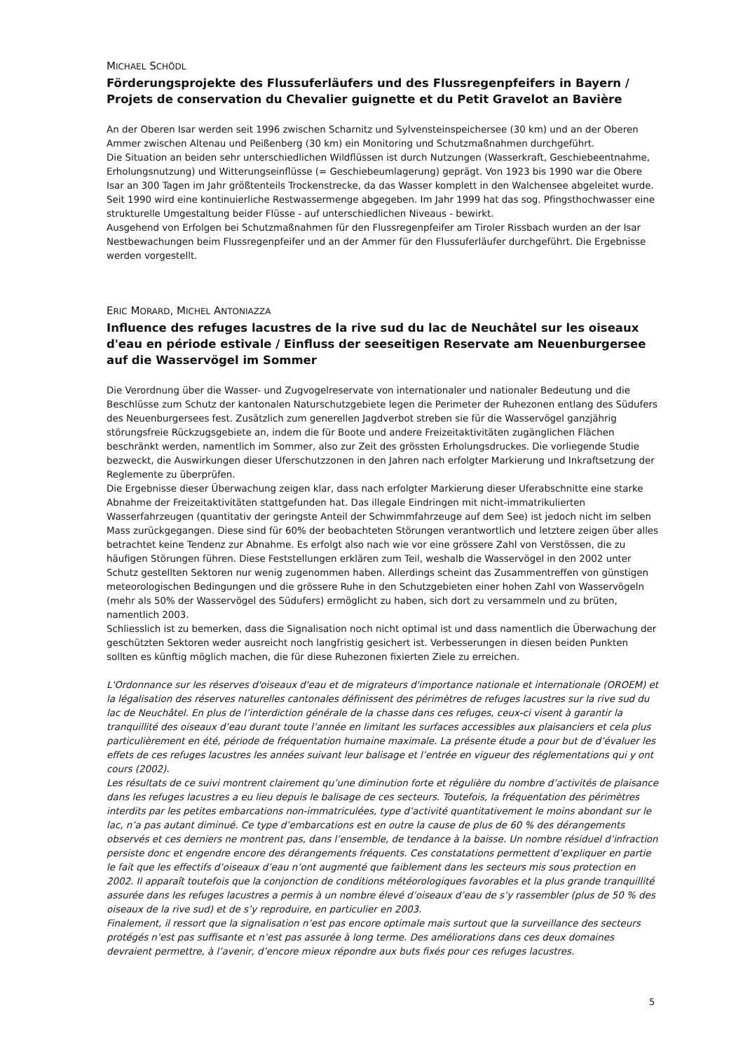MICHAEL SCHÖDL
Förderungsprojekte des Flussuferläufers und des Flussregenpfeifers in Bayern / Projets de conservation du Chevalier guignette et du Petit Gravelot an Bavière
An der Oberen Isar werden seit 1996 zwischen Scharnitz und Sylvensteinspeichersee (30 km) und an der Oberen Ammer zwischen Altenau und Peißenberg (30 km) ein Monitoring und Schutzmaßnahmen durchgeführt.
Die Situation an beiden sehr unterschiedlichen Wildflüssen ist durch Nutzungen (Wasserkraft, Geschiebeentnahme, Erholungsnutzung) und Witterungseinflüsse (= Geschiebeumlagerung) geprägt. Von 1923 bis 1990 war die Obere Isar an 300 Tagen im Jahr größtenteils Trockenstrecke, da das Wasser komplett in den Walchensee abgeleitet wurde. Seit 1990 wird eine kontinuierliche Restwassermenge abgegeben. Im Jahr 1999 hat das sog. Pfingsthochwasser eine strukturelle Umgestaltung beider Flüsse - auf unterschiedlichen Niveaus - bewirkt.
Ausgehend von Erfolgen bei Schutzmaßnahmen für den Flussregenpfeifer am Tiroler Rissbach wurden an der Isar Nestbewachungen beim Flussregenpfeifer und an der Ammer für den Flussuferläufer durchgeführt. Die Ergebnisse werden vorgestellt.
ERIC MORARD, MICHEL ANTONIAZZA
Influence des refuges lacustres de la rive sud du lac de Neuchâtel sur les oiseaux d'eau en période estivale / Einfluss der seeseitigen Reservate am Neuenburgersee auf die Wasservögel im Sommer
Die Verordnung über die Wasser- und Zugvogelreservate von internationaler und nationaler Bedeutung und die Beschlüsse zum Schutz der kantonalen Naturschutzgebiete legen die Perimeter der Ruhezonen entlang des Südufers des Neuenburgersees fest. Zusätzlich zum generellen Jagdverbot streben sie für die Wasservögel ganzjährig störungsfreie Rückzugsgebiete an, indem die für Boote und andere Freizeitaktivitäten zugänglichen Flächen beschränkt werden, namentlich im Sommer, also zur Zeit des grössten Erholungsdruckes. Die vorliegende Studie bezweckt, die Auswirkungen dieser Uferschutzzonen in den Jahren nach erfolgter Markierung und Inkraftsetzung der Reglemente zu überprüfen.
Die Ergebnisse dieser Überwachung zeigen klar, dass nach erfolgter Markierung dieser Uferabschnitte eine starke Abnahme der Freizeitaktivitäten stattgefunden hat. Das illegale Eindringen mit nicht-immatrikulierten Wasserfahrzeugen (quantitativ der geringste Anteil der Schwimmfahrzeuge auf dem See) ist jedoch nicht im selben Mass zurückgegangen. Diese sind für 60% der beobachteten Störungen verantwortlich und letztere zeigen über alles betrachtet keine Tendenz zur Abnahme. Es erfolgt also nach wie vor eine grössere Zahl von Verstössen, die zu häufigen Störungen führen. Diese Feststellungen erklären zum Teil, weshalb die Wasservögel in den 2002 unter Schutz gestellten Sektoren nur wenig zugenommen haben. Allerdings scheint das Zusammentreffen von günstigen meteorologischen Bedingungen und die grössere Ruhe in den Schutzgebieten einer hohen Zahl von Wasservögeln (mehr als 50% der Wasservögel des Südufers) ermöglicht zu haben, sich dort zu versammeln und zu brüten, namentlich 2003.
Schliesslich ist zu bemerken, dass die Signalisation noch nicht optimal ist und dass namentlich die Überwachung der geschützten Sektoren weder ausreicht noch langfristig gesichert ist. Verbesserungen in diesen beiden Punkten sollten es künftig möglich machen, die für diese Ruhezonen fixierten Ziele zu erreichen.
L'Ordonnance sur les réserves d'oiseaux d'eau et de migrateurs d'importance nationale et internationale (OROEM) et la légalisation des réserves naturelles cantonales définissent des périmètres de refuges lacustres sur la rive sud du lac de Neuchâtel. En plus de l’interdiction générale de la chasse dans ces refuges, ceux-ci visent à garantir la tranquillité des oiseaux d’eau durant toute l’année en limitant les surfaces accessibles aux plaisanciers et cela plus particulièrement en été, période de fréquentation humaine maximale. La présente étude a pour but de d’évaluer les effets de ces refuges lacustres les années suivant leur balisage et l’entrée en vigueur des réglementations qui y ont cours (2002).
Les résultats de ce suivi montrent clairement qu’une diminution forte et régulière du nombre d’activités de plaisance dans les refuges lacustres a eu lieu depuis le balisage de ces secteurs. Toutefois, la fréquentation des périmètres interdits par les petites embarcations non-immatriculées, type d’activité quantitativement le moins abondant sur le lac, n’a pas autant diminué. Ce type d’embarcations est en outre la cause de plus de 60 % des dérangements observés et ces derniers ne montrent pas, dans l’ensemble, de tendance à la baisse. Un nombre résiduel d’infraction persiste donc et engendre encore des dérangements fréquents. Ces constatations permettent d’expliquer en partie le fait que les effectifs d’oiseaux d’eau n’ont augmenté que faiblement dans les secteurs mis sous protection en 2002. Il apparaît toutefois que la conjonction de conditions météorologiques favorables et la plus grande tranquillité assurée dans les refuges lacustres a permis à un nombre élevé d’oiseaux d’eau de s’y rassembler (plus de 50 % des oiseaux de la rive sud) et de s’y reproduire, en particulier en 2003.
Finalement, il ressort que la signalisation n’est pas encore optimale mais surtout que la surveillance des secteurs protégés n’est pas suffisante et n’est pas assurée à long terme. Des améliorations dans ces deux domaines devraient permettre, à l’avenir, d’encore mieux répondre aux buts fixés pour ces refuges lacustres.
5